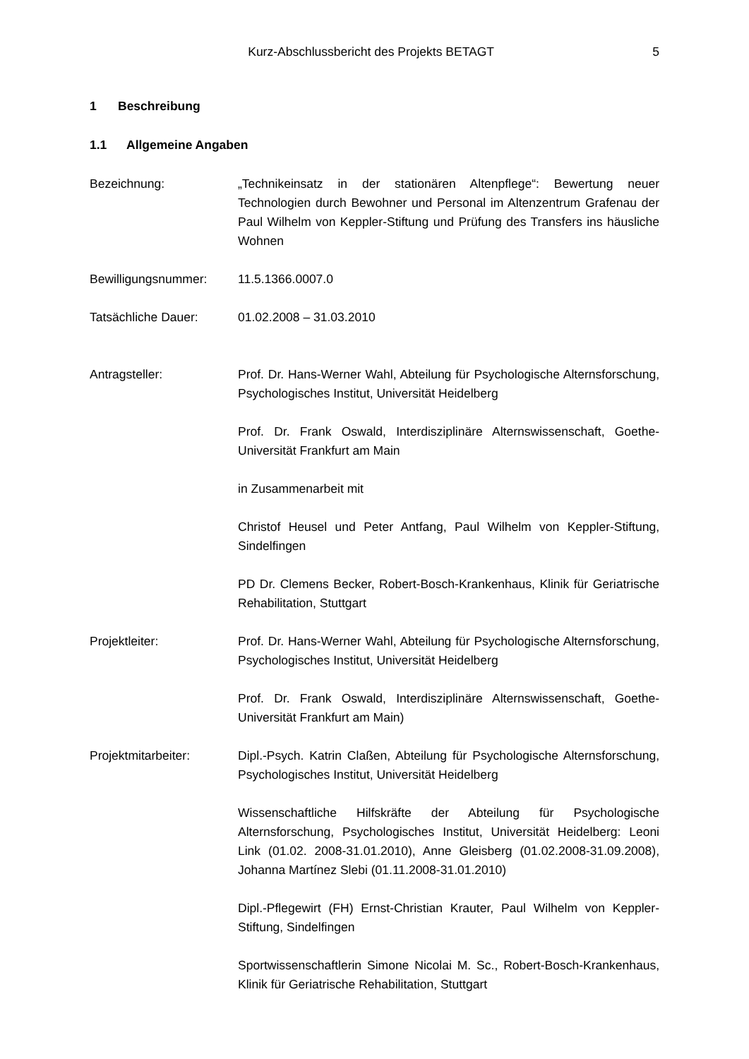Kurz-Abschlussbericht des Projekts BETAGT 5
1 Beschreibung
1.1 Allgemeine Angaben
Bezeichnung: „Technikeinsatz in der stationären Altenpflege“: Bewertung neuer Technologien durch Bewohner und Personal im Altenzentrum Grafenau der Paul Wilhelm von Keppler-Stiftung und Prüfung des Transfers ins häusliche Wohnen
Bewilligungsnummer: 11.5.1366.0007.0
Tatsächliche Dauer: 01.02.2008 – 31.03.2010
Antragsteller: Prof. Dr. Hans-Werner Wahl, Abteilung für Psychologische Alternsforschung, Psychologisches Institut, Universität Heidelberg
Prof. Dr. Frank Oswald, Interdisziplinäre Alternswissenschaft, Goethe-Universität Frankfurt am Main
in Zusammenarbeit mit
Christof Heusel und Peter Antfang, Paul Wilhelm von Keppler-Stiftung, Sindelfingen
PD Dr. Clemens Becker, Robert-Bosch-Krankenhaus, Klinik für Geriatrische Rehabilitation, Stuttgart
Projektleiter: Prof. Dr. Hans-Werner Wahl, Abteilung für Psychologische Alternsforschung, Psychologisches Institut, Universität Heidelberg
Prof. Dr. Frank Oswald, Interdisziplinäre Alternswissenschaft, Goethe-Universität Frankfurt am Main)
Projektmitarbeiter: Dipl.-Psych. Katrin Claßen, Abteilung für Psychologische Alternsforschung, Psychologisches Institut, Universität Heidelberg
Wissenschaftliche Hilfskräfte der Abteilung für Psychologische Alternsforschung, Psychologisches Institut, Universität Heidelberg: Leoni Link (01.02. 2008-31.01.2010), Anne Gleisberg (01.02.2008-31.09.2008), Johanna Martínez Slebi (01.11.2008-31.01.2010)
Dipl.-Pflegewirt (FH) Ernst-Christian Krauter, Paul Wilhelm von Keppler-Stiftung, Sindelfingen
Sportwissenschaftlerin Simone Nicolai M. Sc., Robert-Bosch-Krankenhaus, Klinik für Geriatrische Rehabilitation, Stuttgart